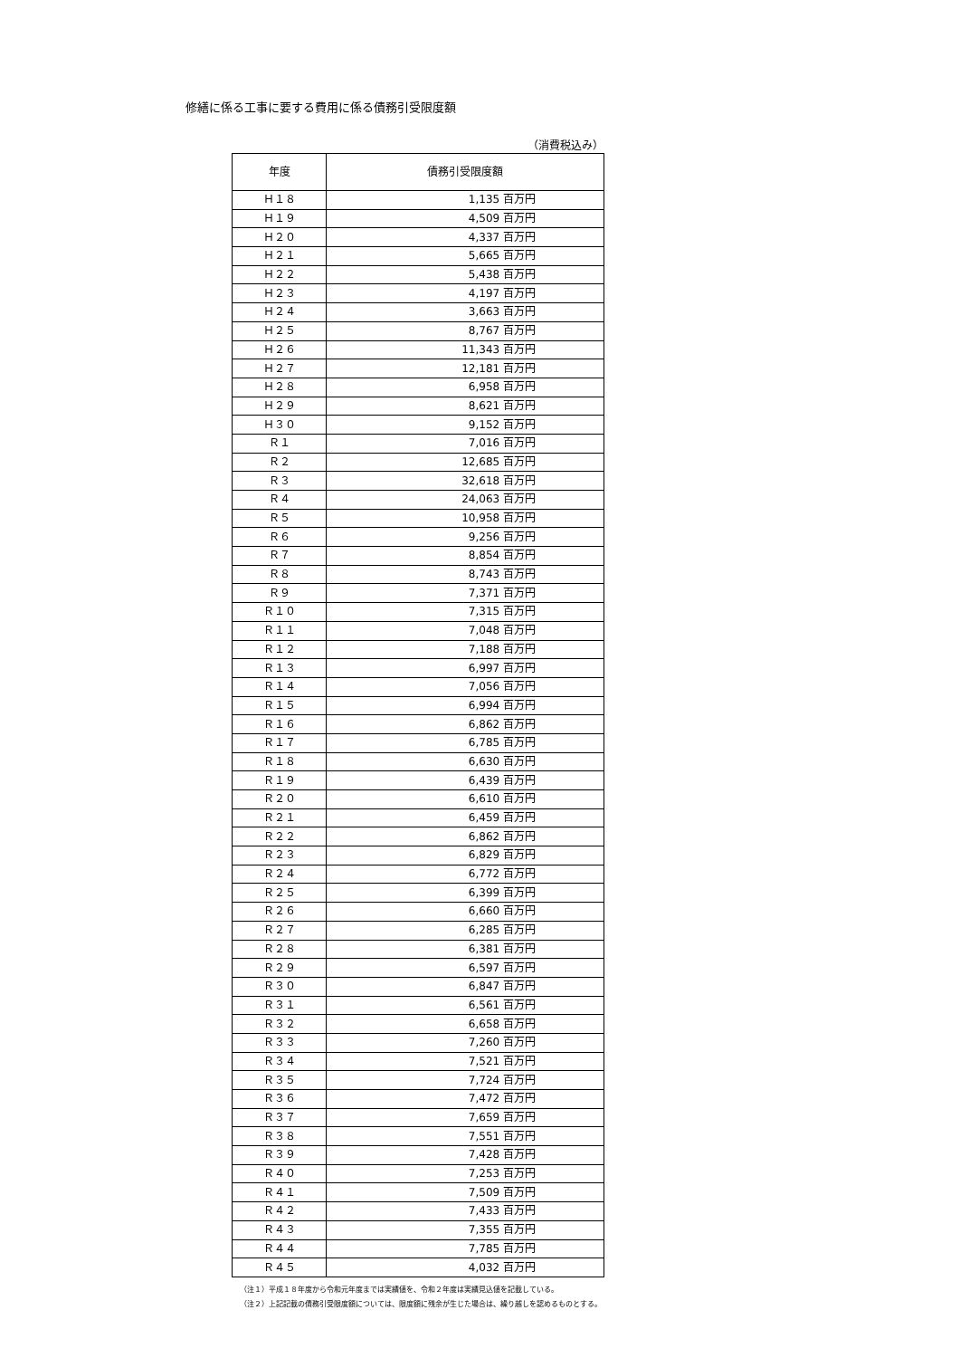修繕に係る工事に要する費用に係る債務引受限度額
（消費税込み）
| 年度 | 債務引受限度額 |
| --- | --- |
| Ｈ１８ | 1,135 百万円 |
| Ｈ１９ | 4,509 百万円 |
| Ｈ２０ | 4,337 百万円 |
| Ｈ２１ | 5,665 百万円 |
| Ｈ２２ | 5,438 百万円 |
| Ｈ２３ | 4,197 百万円 |
| Ｈ２４ | 3,663 百万円 |
| Ｈ２５ | 8,767 百万円 |
| Ｈ２６ | 11,343 百万円 |
| Ｈ２７ | 12,181 百万円 |
| Ｈ２８ | 6,958 百万円 |
| Ｈ２９ | 8,621 百万円 |
| Ｈ３０ | 9,152 百万円 |
| Ｒ１ | 7,016 百万円 |
| Ｒ２ | 12,685 百万円 |
| Ｒ３ | 32,618 百万円 |
| Ｒ４ | 24,063 百万円 |
| Ｒ５ | 10,958 百万円 |
| Ｒ６ | 9,256 百万円 |
| Ｒ７ | 8,854 百万円 |
| Ｒ８ | 8,743 百万円 |
| Ｒ９ | 7,371 百万円 |
| Ｒ１０ | 7,315 百万円 |
| Ｒ１１ | 7,048 百万円 |
| Ｒ１２ | 7,188 百万円 |
| Ｒ１３ | 6,997 百万円 |
| Ｒ１４ | 7,056 百万円 |
| Ｒ１５ | 6,994 百万円 |
| Ｒ１６ | 6,862 百万円 |
| Ｒ１７ | 6,785 百万円 |
| Ｒ１８ | 6,630 百万円 |
| Ｒ１９ | 6,439 百万円 |
| Ｒ２０ | 6,610 百万円 |
| Ｒ２１ | 6,459 百万円 |
| Ｒ２２ | 6,862 百万円 |
| Ｒ２３ | 6,829 百万円 |
| Ｒ２４ | 6,772 百万円 |
| Ｒ２５ | 6,399 百万円 |
| Ｒ２６ | 6,660 百万円 |
| Ｒ２７ | 6,285 百万円 |
| Ｒ２８ | 6,381 百万円 |
| Ｒ２９ | 6,597 百万円 |
| Ｒ３０ | 6,847 百万円 |
| Ｒ３１ | 6,561 百万円 |
| Ｒ３２ | 6,658 百万円 |
| Ｒ３３ | 7,260 百万円 |
| Ｒ３４ | 7,521 百万円 |
| Ｒ３５ | 7,724 百万円 |
| Ｒ３６ | 7,472 百万円 |
| Ｒ３７ | 7,659 百万円 |
| Ｒ３８ | 7,551 百万円 |
| Ｒ３９ | 7,428 百万円 |
| Ｒ４０ | 7,253 百万円 |
| Ｒ４１ | 7,509 百万円 |
| Ｒ４２ | 7,433 百万円 |
| Ｒ４３ | 7,355 百万円 |
| Ｒ４４ | 7,785 百万円 |
| Ｒ４５ | 4,032 百万円 |
（注１）平成１８年度から令和元年度までは実績値を、令和２年度は実績見込値を記載している。
（注２）上記記載の債務引受限度額については、限度額に残余が生じた場合は、繰り越しを認めるものとする。